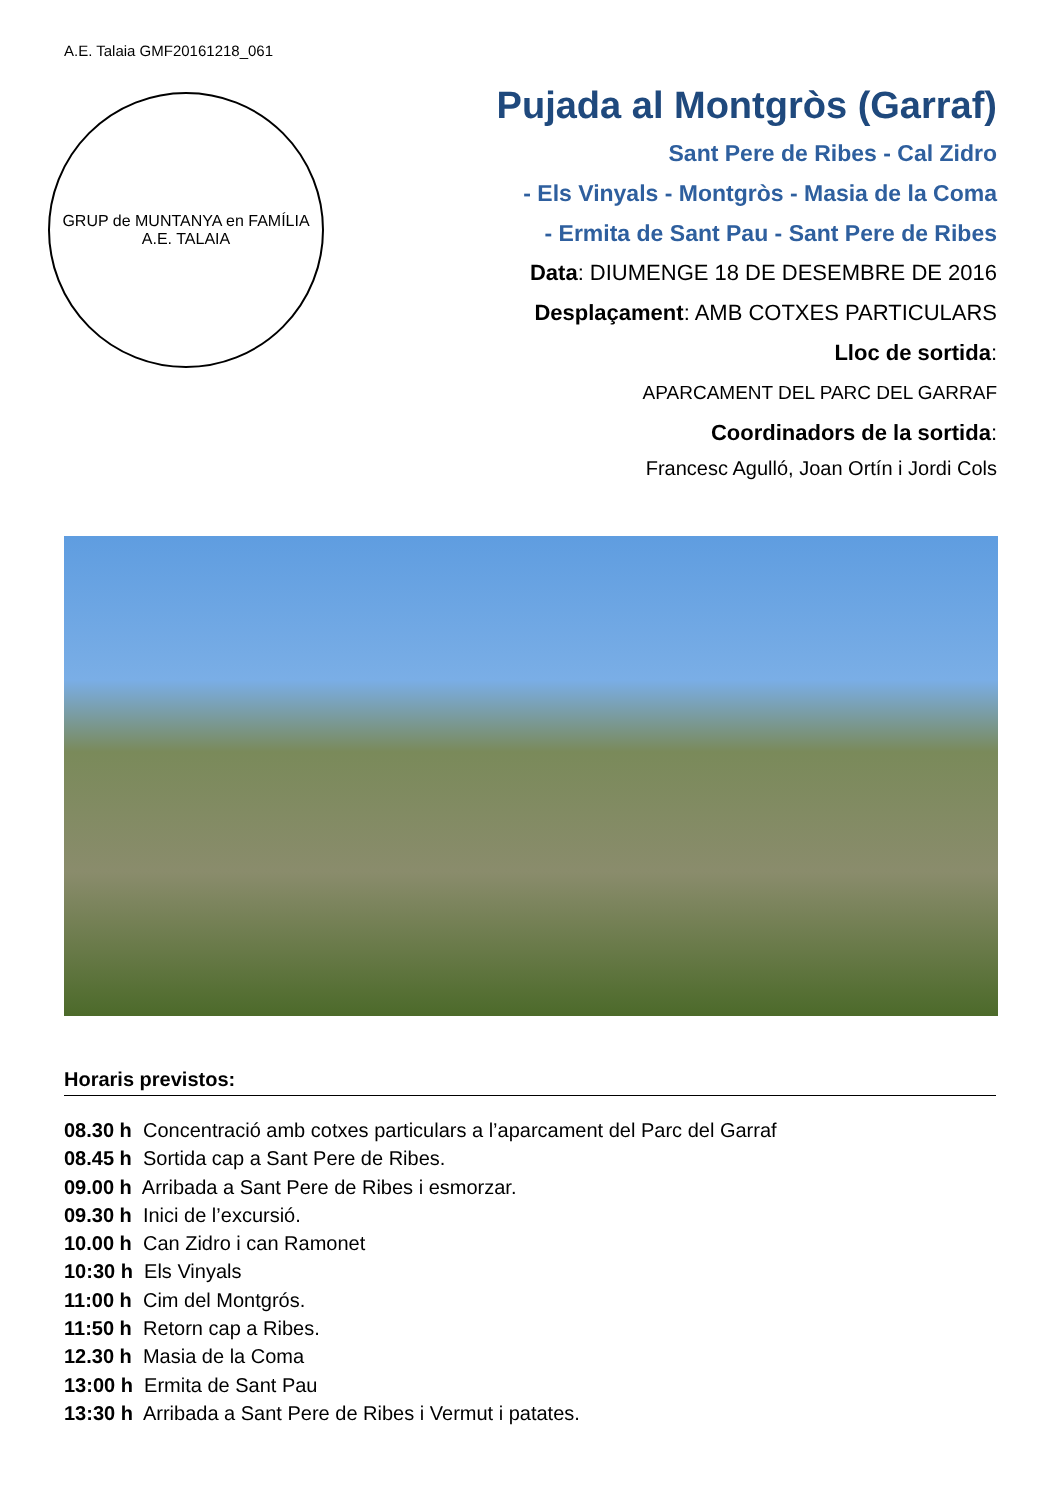A.E. Talaia GMF20161218_061
GRUP de MUNTANYA en FAMÍLIA
A.E. TALAIA
Pujada al Montgròs (Garraf)
Sant Pere de Ribes - Cal Zidro
- Els Vinyals - Montgròs - Masia de la Coma
- Ermita de Sant Pau - Sant Pere de Ribes
Data: DIUMENGE 18 DE DESEMBRE DE 2016
Desplaçament: AMB COTXES PARTICULARS
Lloc de sortida:
APARCAMENT DEL PARC DEL GARRAF
Coordinadors de la sortida:
Francesc Agulló, Joan Ortín i Jordi Cols
Horaris previstos:
08.30 h Concentració amb cotxes particulars a l’aparcament del Parc del Garraf
08.45 h Sortida cap a Sant Pere de Ribes.
09.00 h Arribada a Sant Pere de Ribes i esmorzar.
09.30 h Inici de l’excursió.
10.00 h Can Zidro i can Ramonet
10:30 h Els Vinyals
11:00 h Cim del Montgrós.
11:50 h Retorn cap a Ribes.
12.30 h Masia de la Coma
13:00 h Ermita de Sant Pau
13:30 h Arribada a Sant Pere de Ribes i Vermut i patates.